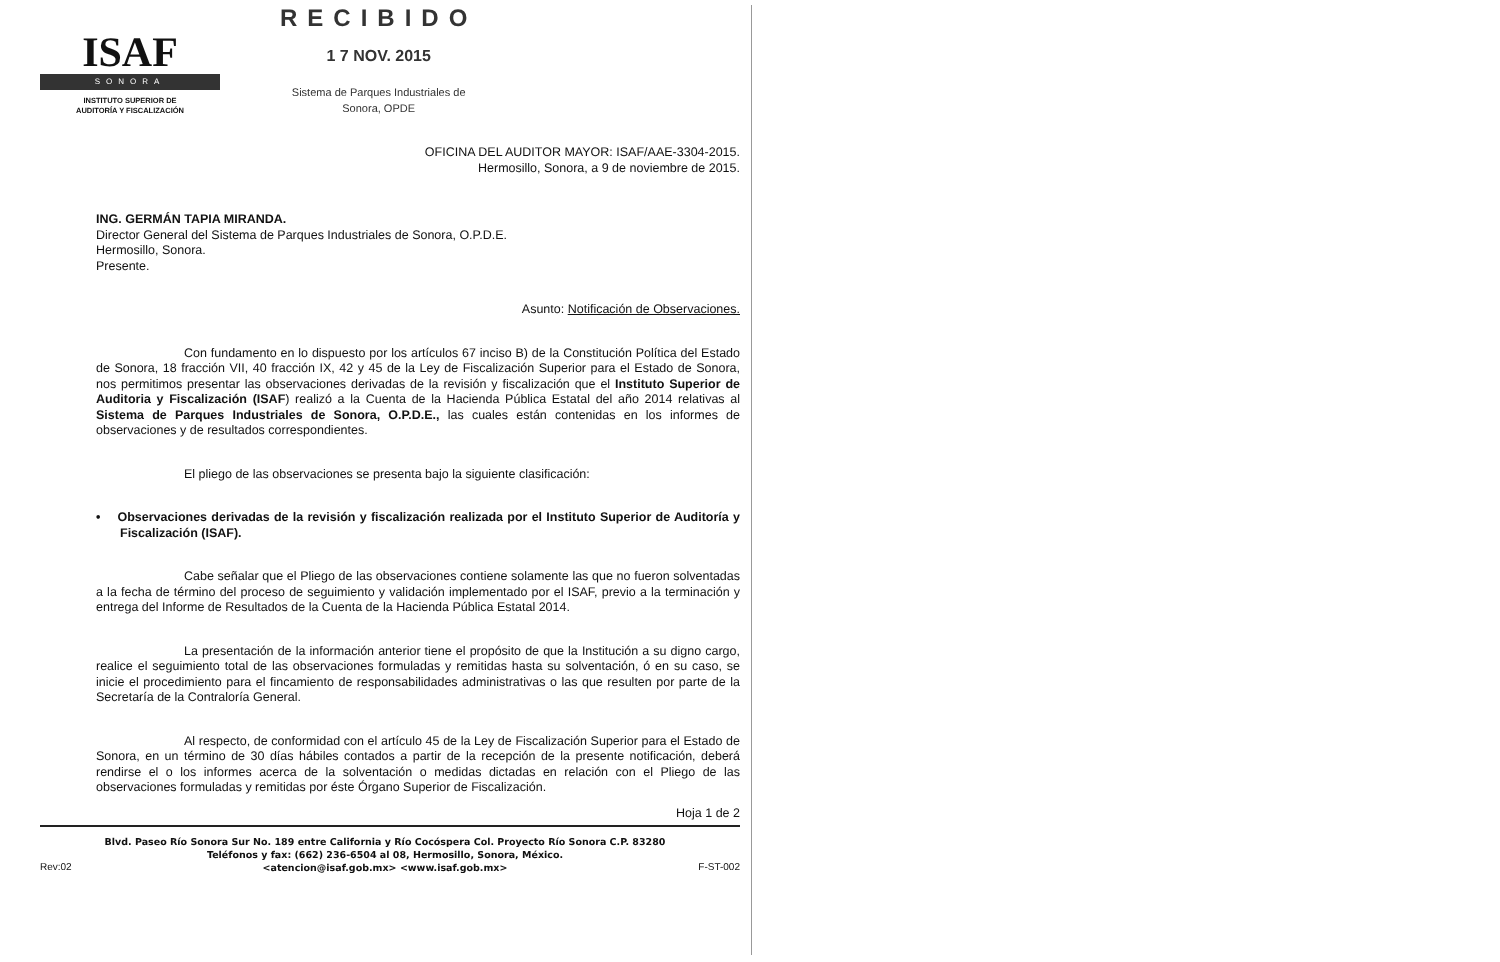ISAF
SONORA
INSTITUTO SUPERIOR DE
AUDITORÍA Y FISCALIZACIÓN
RECIBIDO
1 7 NOV. 2015
Sistema de Parques Industriales de
Sonora, OPDE
OFICINA DEL AUDITOR MAYOR: ISAF/AAE-3304-2015.
Hermosillo, Sonora, a 9 de noviembre de 2015.
ING. GERMÁN TAPIA MIRANDA.
Director General del Sistema de Parques Industriales de Sonora, O.P.D.E.
Hermosillo, Sonora.
Presente.
Asunto: Notificación de Observaciones.
Con fundamento en lo dispuesto por los artículos 67 inciso B) de la Constitución Política del Estado de Sonora, 18 fracción VII, 40 fracción IX, 42 y 45 de la Ley de Fiscalización Superior para el Estado de Sonora, nos permitimos presentar las observaciones derivadas de la revisión y fiscalización que el Instituto Superior de Auditoria y Fiscalización (ISAF) realizó a la Cuenta de la Hacienda Pública Estatal del año 2014 relativas al Sistema de Parques Industriales de Sonora, O.P.D.E., las cuales están contenidas en los informes de observaciones y de resultados correspondientes.
El pliego de las observaciones se presenta bajo la siguiente clasificación:
• Observaciones derivadas de la revisión y fiscalización realizada por el Instituto Superior de Auditoría y Fiscalización (ISAF).
Cabe señalar que el Pliego de las observaciones contiene solamente las que no fueron solventadas a la fecha de término del proceso de seguimiento y validación implementado por el ISAF, previo a la terminación y entrega del Informe de Resultados de la Cuenta de la Hacienda Pública Estatal 2014.
La presentación de la información anterior tiene el propósito de que la Institución a su digno cargo, realice el seguimiento total de las observaciones formuladas y remitidas hasta su solventación, ó en su caso, se inicie el procedimiento para el fincamiento de responsabilidades administrativas o las que resulten por parte de la Secretaría de la Contraloría General.
Al respecto, de conformidad con el artículo 45 de la Ley de Fiscalización Superior para el Estado de Sonora, en un término de 30 días hábiles contados a partir de la recepción de la presente notificación, deberá rendirse el o los informes acerca de la solventación o medidas dictadas en relación con el Pliego de las observaciones formuladas y remitidas por éste Órgano Superior de Fiscalización.
Hoja 1 de 2
Rev:02
Blvd. Paseo Río Sonora Sur No. 189 entre California y Río Cocóspera Col. Proyecto Río Sonora C.P. 83280
Teléfonos y fax: (662) 236-6504 al 08, Hermosillo, Sonora, México.
<atencion@isaf.gob.mx> <www.isaf.gob.mx>
F-ST-002